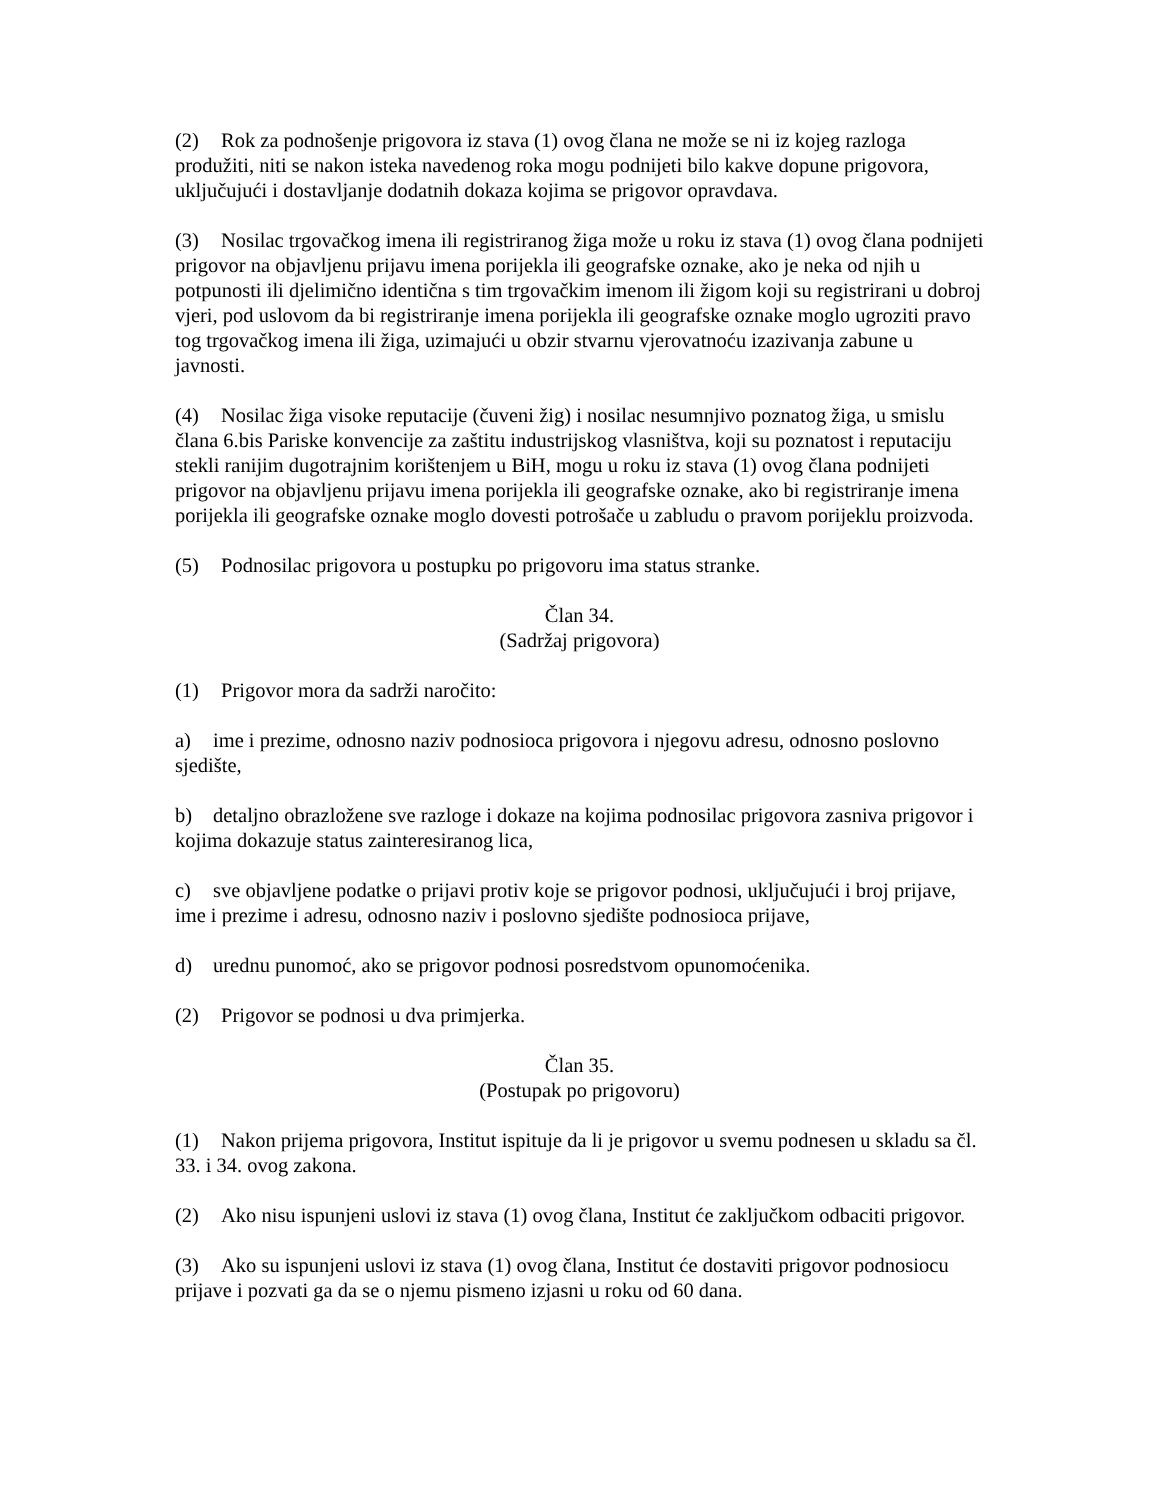(2) Rok za podnošenje prigovora iz stava (1) ovog člana ne može se ni iz kojeg razloga produžiti, niti se nakon isteka navedenog roka mogu podnijeti bilo kakve dopune prigovora, uključujući i dostavljanje dodatnih dokaza kojima se prigovor opravdava.
(3) Nosilac trgovačkog imena ili registriranog žiga može u roku iz stava (1) ovog člana podnijeti prigovor na objavljenu prijavu imena porijekla ili geografske oznake, ako je neka od njih u potpunosti ili djelimično identična s tim trgovačkim imenom ili žigom koji su registrirani u dobroj vjeri, pod uslovom da bi registriranje imena porijekla ili geografske oznake moglo ugroziti pravo tog trgovačkog imena ili žiga, uzimajući u obzir stvarnu vjerovatnoću izazivanja zabune u javnosti.
(4) Nosilac žiga visoke reputacije (čuveni žig) i nosilac nesumnjivo poznatog žiga, u smislu člana 6.bis Pariske konvencije za zaštitu industrijskog vlasništva, koji su poznatost i reputaciju stekli ranijim dugotrajnim korištenjem u BiH, mogu u roku iz stava (1) ovog člana podnijeti prigovor na objavljenu prijavu imena porijekla ili geografske oznake, ako bi registriranje imena porijekla ili geografske oznake moglo dovesti potrošače u zabludu o pravom porijeklu proizvoda.
(5) Podnosilac prigovora u postupku po prigovoru ima status stranke.
Član 34.
(Sadržaj prigovora)
(1) Prigovor mora da sadrži naročito:
a) ime i prezime, odnosno naziv podnosioca prigovora i njegovu adresu, odnosno poslovno sjedište,
b) detaljno obrazložene sve razloge i dokaze na kojima podnosilac prigovora zasniva prigovor i kojima dokazuje status zainteresiranog lica,
c) sve objavljene podatke o prijavi protiv koje se prigovor podnosi, uključujući i broj prijave, ime i prezime i adresu, odnosno naziv i poslovno sjedište podnosioca prijave,
d) urednu punomoć, ako se prigovor podnosi posredstvom opunomoćenika.
(2) Prigovor se podnosi u dva primjerka.
Član 35.
(Postupak po prigovoru)
(1) Nakon prijema prigovora, Institut ispituje da li je prigovor u svemu podnesen u skladu sa čl. 33. i 34. ovog zakona.
(2) Ako nisu ispunjeni uslovi iz stava (1) ovog člana, Institut će zaključkom odbaciti prigovor.
(3) Ako su ispunjeni uslovi iz stava (1) ovog člana, Institut će dostaviti prigovor podnosiocu prijave i pozvati ga da se o njemu pismeno izjasni u roku od 60 dana.